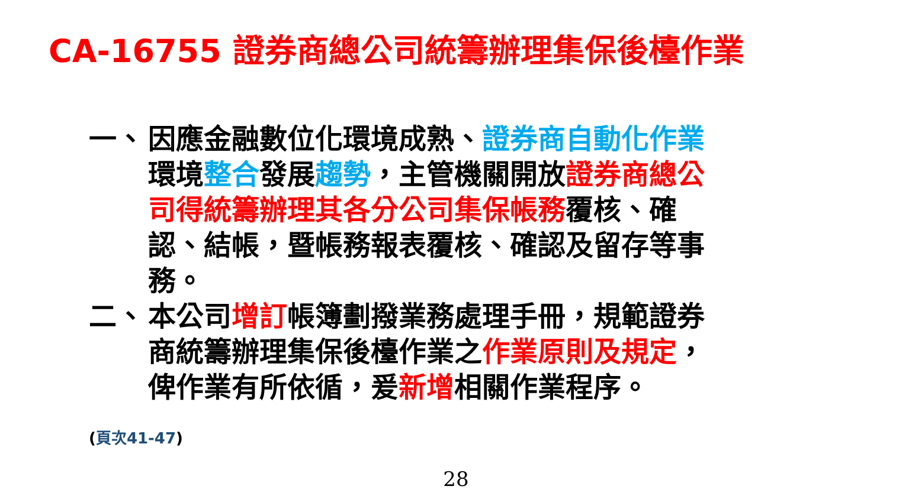CA-16755 證券商總公司統籌辦理集保後檯作業
一、 因應金融數位化環境成熟、證券商自動化作業環境整合發展趨勢，主管機關開放證券商總公司得統籌辦理其各分公司集保帳務覆核、確認、結帳，暨帳務報表覆核、確認及留存等事務。
二、 本公司增訂帳簿劃撥業務處理手冊，規範證券商統籌辦理集保後檯作業之作業原則及規定，俾作業有所依循，爰新增相關作業程序。
(頁次41-47)
28